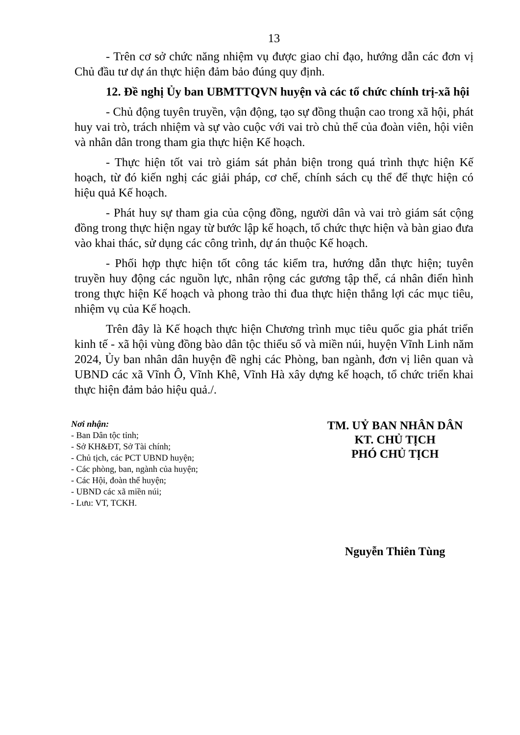13
- Trên cơ sở chức năng nhiệm vụ được giao chỉ đạo, hướng dẫn các đơn vị Chủ đầu tư dự án thực hiện đảm bảo đúng quy định.
12. Đề nghị Ủy ban UBMTTQVN huyện và các tổ chức chính trị-xã hội
- Chủ động tuyên truyền, vận động, tạo sự đồng thuận cao trong xã hội, phát huy vai trò, trách nhiệm và sự vào cuộc với vai trò chủ thể của đoàn viên, hội viên và nhân dân trong tham gia thực hiện Kế hoạch.
- Thực hiện tốt vai trò giám sát phản biện trong quá trình thực hiện Kế hoạch, từ đó kiến nghị các giải pháp, cơ chế, chính sách cụ thể để thực hiện có hiệu quả Kế hoạch.
- Phát huy sự tham gia của cộng đồng, người dân và vai trò giám sát cộng đồng trong thực hiện ngay từ bước lập kế hoạch, tổ chức thực hiện và bàn giao đưa vào khai thác, sử dụng các công trình, dự án thuộc Kế hoạch.
- Phối hợp thực hiện tốt công tác kiểm tra, hướng dẫn thực hiện; tuyên truyền huy động các nguồn lực, nhân rộng các gương tập thể, cá nhân điển hình trong thực hiện Kế hoạch và phong trào thi đua thực hiện thắng lợi các mục tiêu, nhiệm vụ của Kế hoạch.
Trên đây là Kế hoạch thực hiện Chương trình mục tiêu quốc gia phát triển kinh tế - xã hội vùng đồng bào dân tộc thiểu số và miền núi, huyện Vĩnh Linh năm 2024, Ủy ban nhân dân huyện đề nghị các Phòng, ban ngành, đơn vị liên quan và UBND các xã Vĩnh Ô, Vĩnh Khê, Vĩnh Hà xây dựng kế hoạch, tổ chức triển khai thực hiện đảm bảo hiệu quả./.
Nơi nhận:
- Ban Dân tộc tỉnh;
- Sở KH&ĐT, Sở Tài chính;
- Chủ tịch, các PCT UBND huyện;
- Các phòng, ban, ngành của huyện;
- Các Hội, đoàn thể huyện;
- UBND các xã miền núi;
- Lưu: VT, TCKH.
TM. UỶ BAN NHÂN DÂN
KT. CHỦ TỊCH
PHÓ CHỦ TỊCH
Nguyễn Thiên Tùng